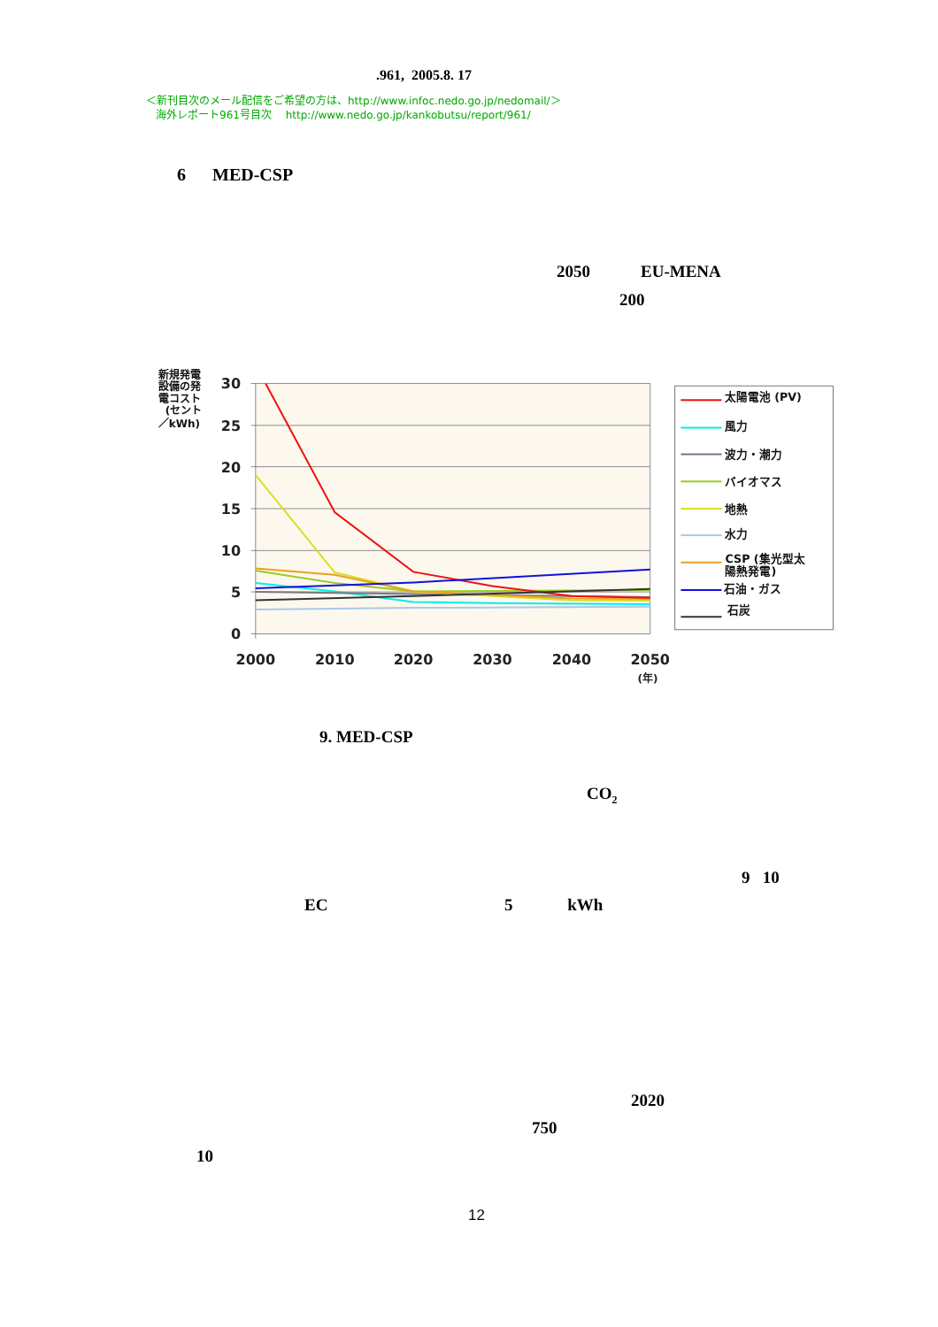.961, 2005.8. 17
＜新刊目次のメール配信をご希望の方は、http://www.infoc.nedo.go.jp/nedomail/＞
海外レポート961号目次　 http://www.nedo.go.jp/kankobutsu/report/961/
6 MED-CSP
2050 EU-MENA
200
30
25
20
15
10
5
0
2000
2010
2020
2030
2040
2050
(年)
新規発電
設備の発
電コスト
(セント
／kWh)
太陽電池 (PV)
風力
波力・潮力
バイオマス
地熱
水力
CSP (集光型太
陽熱発電)
石油・ガス
石炭
9. MED-CSP
CO<sub>2</sub>
9 10
EC 5 kWh
2020
750
10
12